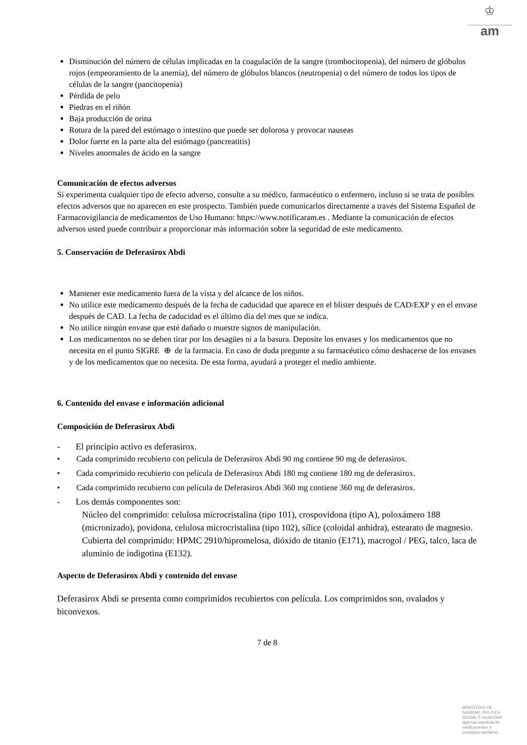♔
am
Disminución del número de células implicadas en la coagulación de la sangre (trombocitopenia), del número de glóbulos rojos (empeoramiento de la anemia), del número de glóbulos blancos (neutropenia) o del número de todos los tipos de células de la sangre (pancitopenia)
Pérdida de pelo
Piedras en el riñón
Baja producción de orina
Rotura de la pared del estómago o intestino que puede ser dolorosa y provocar nauseas
Dolor fuerte en la parte alta del estómago (pancreatitis)
Niveles anormales de ácido en la sangre
Comunicación de efectos adversos
Si experimenta cualquier tipo de efecto adverso, consulte a su médico, farmacéutico o enfermero, incluso si se trata de posibles efectos adversos que no aparecen en este prospecto. También puede comunicarlos directamente a través del Sistema Español de Farmacovigilancia de medicamentos de Uso Humano: https://www.notificaram.es . Mediante la comunicación de efectos adversos usted puede contribuir a proporcionar más información sobre la seguridad de este medicamento.
5. Conservación de Deferasirox Abdi
Mantener este medicamento fuera de la vista y del alcance de los niños.
No utilice este medicamento después de la fecha de caducidad que aparece en el blister después de CAD/EXP y en el envase después de CAD. La fecha de caducidad es el último día del mes que se indica.
No utilice ningún envase que esté dañado o muestre signos de manipulación.
Los medicamentos no se deben tirar por los desagües ni a la basura. Deposite los envases y los medicamentos que no necesita en el punto SIGRE ⊕ de la farmacia. En caso de duda pregunte a su farmacéutico cómo deshacerse de los envases y de los medicamentos que no necesita. De esta forma, ayudará a proteger el medio ambiente.
6. Contenido del envase e información adicional
Composición de Deferasirox Abdi
- El principio activo es deferasirox.
• Cada comprimido recubierto con película de Deferasirox Abdi 90 mg contiene 90 mg de deferasirox.
• Cada comprimido recubierto con película de Deferasirox Abdi 180 mg contiene 180 mg de deferasirox.
• Cada comprimido recubierto con película de Deferasirox Abdi 360 mg contiene 360 mg de deferasirox.
- Los demás componentes son:
Núcleo del comprimido: celulosa microcristalina (tipo 101), crospovidona (tipo A), poloxámero 188 (micronizado), povidona, celulosa microcristalina (tipo 102), sílice (coloidal anhidra), estearato de magnesio.
Cubierta del comprimido: HPMC 2910/hipromelosa, dióxido de titanio (E171), macrogol / PEG, talco, laca de aluminio de indigotina (E132).
Aspecto de Deferasirox Abdi y contenido del envase
Deferasirox Abdi se presenta como comprimidos recubiertos con película. Los comprimidos son, ovalados y biconvexos.
7 de 8
MINISTERIO DE
SANIDAD, POLITICA
SOCIAL E IGUALDAD
Agencia española de
medicamentos y
productos sanitarios